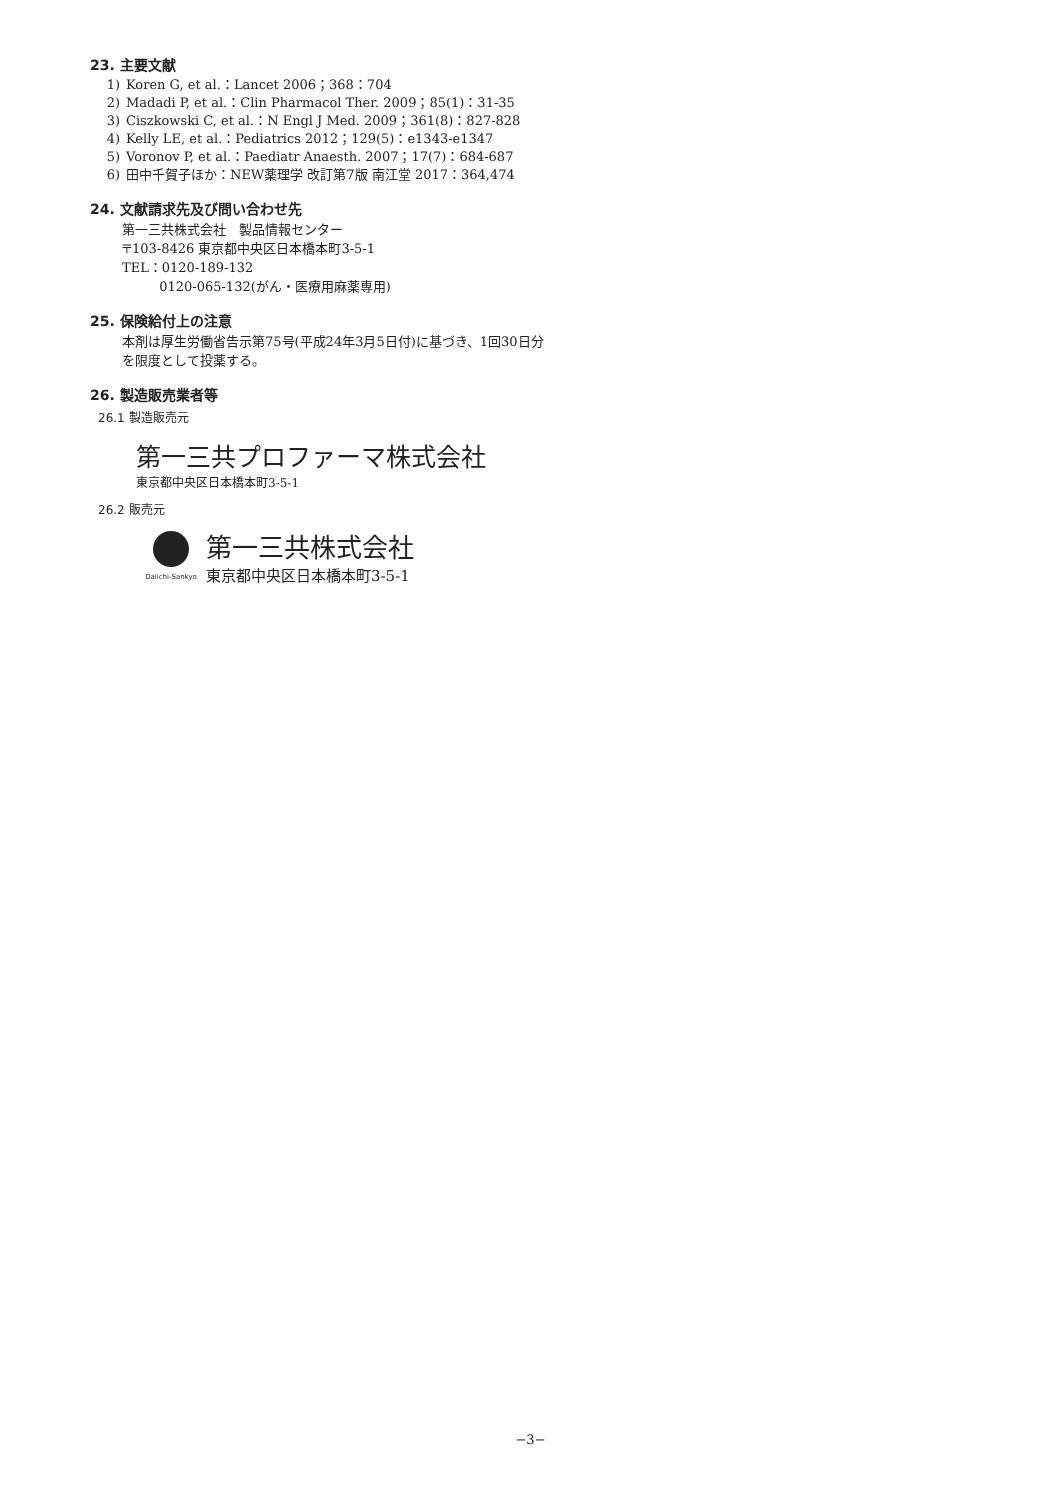23. 主要文献
1) Koren G, et al.：Lancet 2006；368：704
2) Madadi P, et al.：Clin Pharmacol Ther. 2009；85(1)：31-35
3) Ciszkowski C, et al.：N Engl J Med. 2009；361(8)：827-828
4) Kelly LE, et al.：Pediatrics 2012；129(5)：e1343-e1347
5) Voronov P, et al.：Paediatr Anaesth. 2007；17(7)：684-687
6) 田中千賀子ほか：NEW薬理学 改訂第7版 南江堂 2017：364,474
24. 文献請求先及び問い合わせ先
第一三共株式会社　製品情報センター
〒103-8426 東京都中央区日本橋本町3-5-1
TEL：0120-189-132
0120-065-132(がん・医療用麻薬専用)
25. 保険給付上の注意
本剤は厚生労働省告示第75号(平成24年3月5日付)に基づき、1回30日分を限度として投薬する。
26. 製造販売業者等
26.1 製造販売元
第一三共プロファーマ株式会社
東京都中央区日本橋本町3-5-1
26.2 販売元
Daiichi-Sankyo
第一三共株式会社
東京都中央区日本橋本町3-5-1
−3−